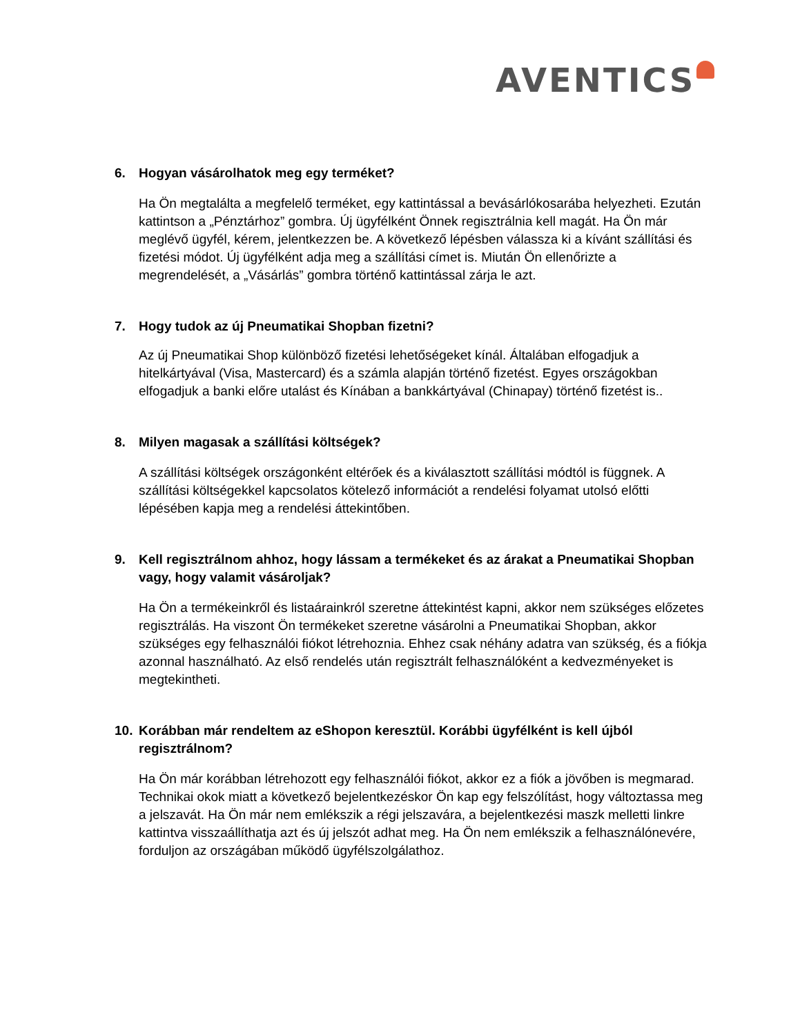AVENTICS
6. Hogyan vásárolhatok meg egy terméket?
Ha Ön megtalálta a megfelelő terméket, egy kattintással a bevásárlókosarába helyezheti. Ezután kattintson a „Pénztárhoz” gombra. Új ügyfélként Önnek regisztrálnia kell magát. Ha Ön már meglévő ügyfél, kérem, jelentkezzen be. A következő lépésben válassza ki a kívánt szállítási és fizetési módot. Új ügyfélként adja meg a szállítási címet is. Miután Ön ellenőrizte a megrendelését, a „Vásárlás” gombra történő kattintással zárja le azt.
7. Hogy tudok az új Pneumatikai Shopban fizetni?
Az új Pneumatikai Shop különböző fizetési lehetőségeket kínál. Általában elfogadjuk a hitelkártyával (Visa, Mastercard) és a számla alapján történő fizetést. Egyes országokban elfogadjuk a banki előre utalást és Kínában a bankkártyával (Chinapay) történő fizetést is..
8. Milyen magasak a szállítási költségek?
A szállítási költségek országonként eltérőek és a kiválasztott szállítási módtól is függnek. A szállítási költségekkel kapcsolatos kötelező információt a rendelési folyamat utolsó előtti lépésében kapja meg a rendelési áttekintőben.
9. Kell regisztrálnom ahhoz, hogy lássam a termékeket és az árakat a Pneumatikai Shopban vagy, hogy valamit vásároljak?
Ha Ön a termékeinkről és listaárainkról szeretne áttekintést kapni, akkor nem szükséges előzetes regisztrálás. Ha viszont Ön termékeket szeretne vásárolni a Pneumatikai Shopban, akkor szükséges egy felhasználói fiókot létrehoznia. Ehhez csak néhány adatra van szükség, és a fiókja azonnal használható. Az első rendelés után regisztrált felhasználóként a kedvezményeket is megtekintheti.
10. Korábban már rendeltem az eShopon keresztül. Korábbi ügyfélként is kell újból regisztrálnom?
Ha Ön már korábban létrehozott egy felhasználói fiókot, akkor ez a fiók a jövőben is megmarad. Technikai okok miatt a következő bejelentkezéskor Ön kap egy felszólítást, hogy változtassa meg a jelszavát. Ha Ön már nem emlékszik a régi jelszavára, a bejelentkezési maszk melletti linkre kattintva visszaállíthatja azt és új jelszót adhat meg. Ha Ön nem emlékszik a felhasználónevére, forduljon az országában működő ügyfélszolgálathoz.